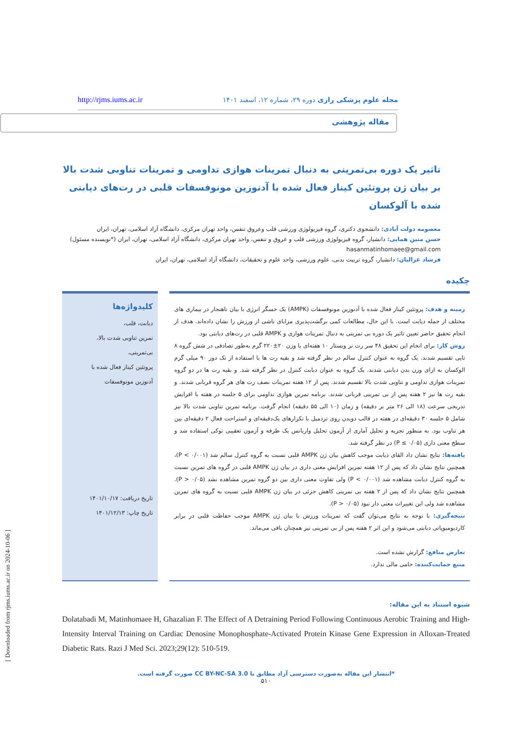http://rjms.iums.ac.ir مجله علوم پزشکی رازی دوره ۲۹، شماره ۱۲، اسفند ۱۴۰۱
مقاله پژوهشی
تاثیر یک دوره بی‌تمرینی به دنبال تمرینات هوازی تداومی و تمرینات تناوبی شدت بالا بر بیان ژن پروتئین کیناز فعال شده با آدنوزین مونوفسفات قلبی در رت‌های دیابتی شده با آلوکسان
معصومه دولت آبادی: دانشجوی دکتری، گروه فیزیولوژی ورزشی قلب وعروق تنفس، واحد تهران مرکزی، دانشگاه آزاد اسلامی، تهران، ایران
حسن متین همایی: دانشیار، گروه فیزیولوژی ورزشی قلب و عروق و تنفس، واحد تهران مرکزی، دانشگاه آزاد اسلامی، تهران، ایران (*نویسنده مسئول)
hasanmatinhomaee@gmail.com
فرشاد غزالیان: دانشیار، گروه تربیت بدنی، علوم ورزشی، واحد علوم و تحقیقات، دانشگاه آزاد اسلامی، تهران، ایران
چکیده
زمینه و هدف: پروتئین کیناز فعال شده با آدنوزین مونوفسفات (AMPK) یک حسگر انرژی با بیان ناهنجار در بیماری های مختلف از جمله دیابت است. با این حال، مطالعات کمی برگشت‌پذیری مزایای ناشی از ورزش را نشان داده‌اند. هدف از انجام تحقیق حاضر تعیین تاثیر یک دوره بی تمرینی به دنبال تمرینات هوازی و AMPK قلبی در رت‌های دیابتی بود.
روش کار: برای انجام این تحقیق ۴۸ سر رت نر ویستار ۱۰ هفته‌ای با وزن ۲۰±۲۲۰ گرم به‌طور تصادفی در شش گروه ۸ تایی تقسیم شدند. یک گروه به عنوان کنترل سالم در نظر گرفته شد و بقیه رت ها با استفاده از تک دوز ۹۰ میلی گرم الوکسان به ازای وزن بدن دیابتی شدند. یک گروه به عنوان دیابت کنترل در نظر گرفته شد. و بقیه رت ها در دو گروه تمرینات هوازی تداومی و تناوبی شدت بالا تقسیم شدند. پس از ۱۲ هفته تمرینات نصف رت های هر گروه قربانی شدند. و بقیه رت ها نیز ۲ هفته پس از بی تمرینی قربانی شدند. برنامه تمرین هوازی تداومی برای ۵ جلسه در هفته با افزایش تدریجی سرعت (۱۸ الی ۲۶ متر بر دقیقه) و زمان (۱۰ الی ۵۵ دقیقه) انجام گرفت. برنامه تمرین تناوبی شدت بالا نیز شامل ۵ جلسه ۳۰ دقیقه‌ای در هفته در قالب دویدن روی تردمیل با تکرارهای یک‌دقیقه‌ای و استراحت فعال ۲ دقیقه‌ای بین هر تناوب بود. به منظور تجزیه و تحلیل آماری از آزمون تحلیل واریانس یک طرفه و آزمون تعقیبی توکی استفاده شد و سطح معنی داری (P ≤ ۰/۰۵) در نظر گرفته شد.
یافته‌ها: نتایج نشان داد القای دیابت موجب کاهش بیان ژن AMPK قلبی نسبت به گروه کنترل سالم شد (P < ۰/۰۰۱)، همچنین نتایج نشان داد که پس از ۱۲ هفته تمرین افزایش معنی داری در بیان ژن AMPK قلبی در گروه های تمرین نسبت به گروه کنترل دیابت مشاهده شد (P < ۰/۰۰۱) ولی تفاوت معنی داری بین دو گروه تمرین مشاهده نشد (P > ۰/۰۵). همچنین نتایج نشان داد که پس از ۲ هفته بی تمرینی کاهش جزئی در بیان ژن AMPK قلبی نسبت به گروه های تمرین مشاهده شد ولی این تغییرات معنی دار نبود (P > ۰/۰۵).
نتیجه‌گیری: با توجه به نتایج می‌توان گفت که تمرینات ورزش با بیان ژن AMPK موجب حفاظت قلبی در برابر کاردیومیوپاتی دیابتی می‌شود و این اثر ۲ هفته پس از بی تمرینی نیز همچنان باقی می‌ماند.
تعارض منافع: گزارش نشده است.
منبع حمایت‌کننده: حامی مالی ندارد.
کلیدواژه‌ها
دیابت، قلب،
تمرین تناوبی شدت بالا،
بی‌تمرینی،
پروتئین کیناز فعال شده با
آدنوزین مونوفسفات
تاریخ دریافت: ۱۴۰۱/۱۰/۱۷
تاریخ چاپ: ۱۴۰۱/۱۲/۱۳
شیوه استناد به این مقاله:
Dolatabadi M, Matinhomaee H, Ghazalian F. The Effect of A Detraining Period Following Continuous Aerobic Training and High-Intensity Interval Training on Cardiac Denosine Monophosphate-Activated Protein Kinase Gene Expression in Alloxan-Treated Diabetic Rats. Razi J Med Sci. 2023;29(12): 510-519.
*انتشار این مقاله به‌صورت دسترسی آزاد مطابق با CC BY-NC-SA 3.0 صورت گرفته است.
۵۱۰
[ Downloaded from rjms.iums.ac.ir on 2024-10-06 ]